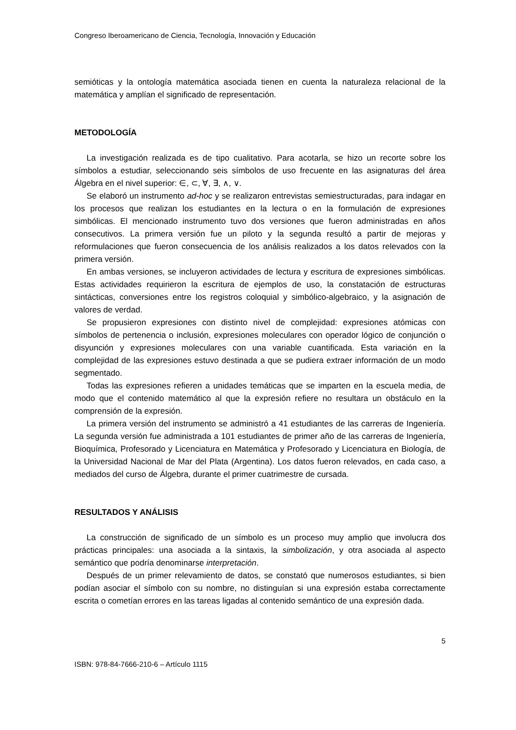Congreso Iberoamericano de Ciencia, Tecnología, Innovación y Educación
semióticas y la ontología matemática asociada tienen en cuenta la naturaleza relacional de la matemática y amplían el significado de representación.
METODOLOGÍA
La investigación realizada es de tipo cualitativo. Para acotarla, se hizo un recorte sobre los símbolos a estudiar, seleccionando seis símbolos de uso frecuente en las asignaturas del área Álgebra en el nivel superior: ∈, ⊂, ∀, ∃, ∧, ∨.
Se elaboró un instrumento ad-hoc y se realizaron entrevistas semiestructuradas, para indagar en los procesos que realizan los estudiantes en la lectura o en la formulación de expresiones simbólicas. El mencionado instrumento tuvo dos versiones que fueron administradas en años consecutivos. La primera versión fue un piloto y la segunda resultó a partir de mejoras y reformulaciones que fueron consecuencia de los análisis realizados a los datos relevados con la primera versión.
En ambas versiones, se incluyeron actividades de lectura y escritura de expresiones simbólicas. Estas actividades requirieron la escritura de ejemplos de uso, la constatación de estructuras sintácticas, conversiones entre los registros coloquial y simbólico-algebraico, y la asignación de valores de verdad.
Se propusieron expresiones con distinto nivel de complejidad: expresiones atómicas con símbolos de pertenencia o inclusión, expresiones moleculares con operador lógico de conjunción o disyunción y expresiones moleculares con una variable cuantificada. Esta variación en la complejidad de las expresiones estuvo destinada a que se pudiera extraer información de un modo segmentado.
Todas las expresiones refieren a unidades temáticas que se imparten en la escuela media, de modo que el contenido matemático al que la expresión refiere no resultara un obstáculo en la comprensión de la expresión.
La primera versión del instrumento se administró a 41 estudiantes de las carreras de Ingeniería. La segunda versión fue administrada a 101 estudiantes de primer año de las carreras de Ingeniería, Bioquímica, Profesorado y Licenciatura en Matemática y Profesorado y Licenciatura en Biología, de la Universidad Nacional de Mar del Plata (Argentina). Los datos fueron relevados, en cada caso, a mediados del curso de Álgebra, durante el primer cuatrimestre de cursada.
RESULTADOS Y ANÁLISIS
La construcción de significado de un símbolo es un proceso muy amplio que involucra dos prácticas principales: una asociada a la sintaxis, la simbolización, y otra asociada al aspecto semántico que podría denominarse interpretación.
Después de un primer relevamiento de datos, se constató que numerosos estudiantes, si bien podían asociar el símbolo con su nombre, no distinguían si una expresión estaba correctamente escrita o cometían errores en las tareas ligadas al contenido semántico de una expresión dada.
5
ISBN: 978-84-7666-210-6 – Artículo 1115